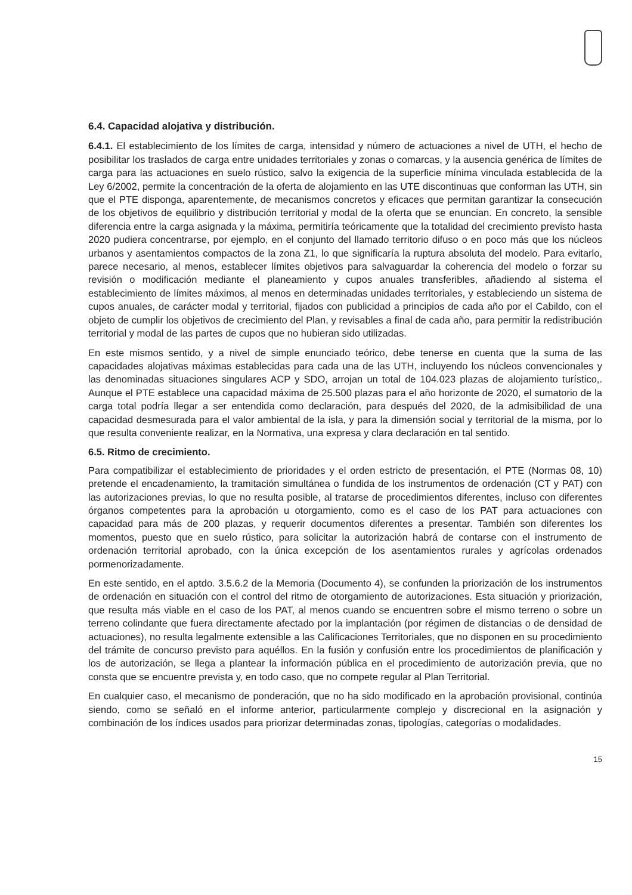6.4. Capacidad alojativa y distribución.
6.4.1. El establecimiento de los límites de carga, intensidad y número de actuaciones a nivel de UTH, el hecho de posibilitar los traslados de carga entre unidades territoriales y zonas o comarcas, y la ausencia genérica de límites de carga para las actuaciones en suelo rústico, salvo la exigencia de la superficie mínima vinculada establecida de la Ley 6/2002, permite la concentración de la oferta de alojamiento en las UTE discontinuas que conforman las UTH, sin que el PTE disponga, aparentemente, de mecanismos concretos y eficaces que permitan garantizar la consecución de los objetivos de equilibrio y distribución territorial y modal de la oferta que se enuncian. En concreto, la sensible diferencia entre la carga asignada y la máxima, permitiría teóricamente que la totalidad del crecimiento previsto hasta 2020 pudiera concentrarse, por ejemplo, en el conjunto del llamado territorio difuso o en poco más que los núcleos urbanos y asentamientos compactos de la zona Z1, lo que significaría la ruptura absoluta del modelo. Para evitarlo, parece necesario, al menos, establecer límites objetivos para salvaguardar la coherencia del modelo o forzar su revisión o modificación mediante el planeamiento y cupos anuales transferibles, añadiendo al sistema el establecimiento de límites máximos, al menos en determinadas unidades territoriales, y estableciendo un sistema de cupos anuales, de carácter modal y territorial, fijados con publicidad a principios de cada año por el Cabildo, con el objeto de cumplir los objetivos de crecimiento del Plan, y revisables a final de cada año, para permitir la redistribución territorial y modal de las partes de cupos que no hubieran sido utilizadas.
En este mismos sentido, y a nivel de simple enunciado teórico, debe tenerse en cuenta que la suma de las capacidades alojativas máximas establecidas para cada una de las UTH, incluyendo los núcleos convencionales y las denominadas situaciones singulares ACP y SDO, arrojan un total de 104.023 plazas de alojamiento turístico,. Aunque el PTE establece una capacidad máxima de 25.500 plazas para el año horizonte de 2020, el sumatorio de la carga total podría llegar a ser entendida como declaración, para después del 2020, de la admisibilidad de una capacidad desmesurada para el valor ambiental de la isla, y para la dimensión social y territorial de la misma, por lo que resulta conveniente realizar, en la Normativa, una expresa y clara declaración en tal sentido.
6.5. Ritmo de crecimiento.
Para compatibilizar el establecimiento de prioridades y el orden estricto de presentación, el PTE (Normas 08, 10) pretende el encadenamiento, la tramitación simultánea o fundida de los instrumentos de ordenación (CT y PAT) con las autorizaciones previas, lo que no resulta posible, al tratarse de procedimientos diferentes, incluso con diferentes órganos competentes para la aprobación u otorgamiento, como es el caso de los PAT para actuaciones con capacidad para más de 200 plazas, y requerir documentos diferentes a presentar. También son diferentes los momentos, puesto que en suelo rústico, para solicitar la autorización habrá de contarse con el instrumento de ordenación territorial aprobado, con la única excepción de los asentamientos rurales y agrícolas ordenados pormenorizadamente.
En este sentido, en el aptdo. 3.5.6.2 de la Memoria (Documento 4), se confunden la priorización de los instrumentos de ordenación en situación con el control del ritmo de otorgamiento de autorizaciones. Esta situación y priorización, que resulta más viable en el caso de los PAT, al menos cuando se encuentren sobre el mismo terreno o sobre un terreno colindante que fuera directamente afectado por la implantación (por régimen de distancias o de densidad de actuaciones), no resulta legalmente extensible a las Calificaciones Territoriales, que no disponen en su procedimiento del trámite de concurso previsto para aquéllos. En la fusión y confusión entre los procedimientos de planificación y los de autorización, se llega a plantear la información pública en el procedimiento de autorización previa, que no consta que se encuentre prevista y, en todo caso, que no compete regular al Plan Territorial.
En cualquier caso, el mecanismo de ponderación, que no ha sido modificado en la aprobación provisional, continúa siendo, como se señaló en el informe anterior, particularmente complejo y discrecional en la asignación y combinación de los índices usados para priorizar determinadas zonas, tipologías, categorías o modalidades.
15